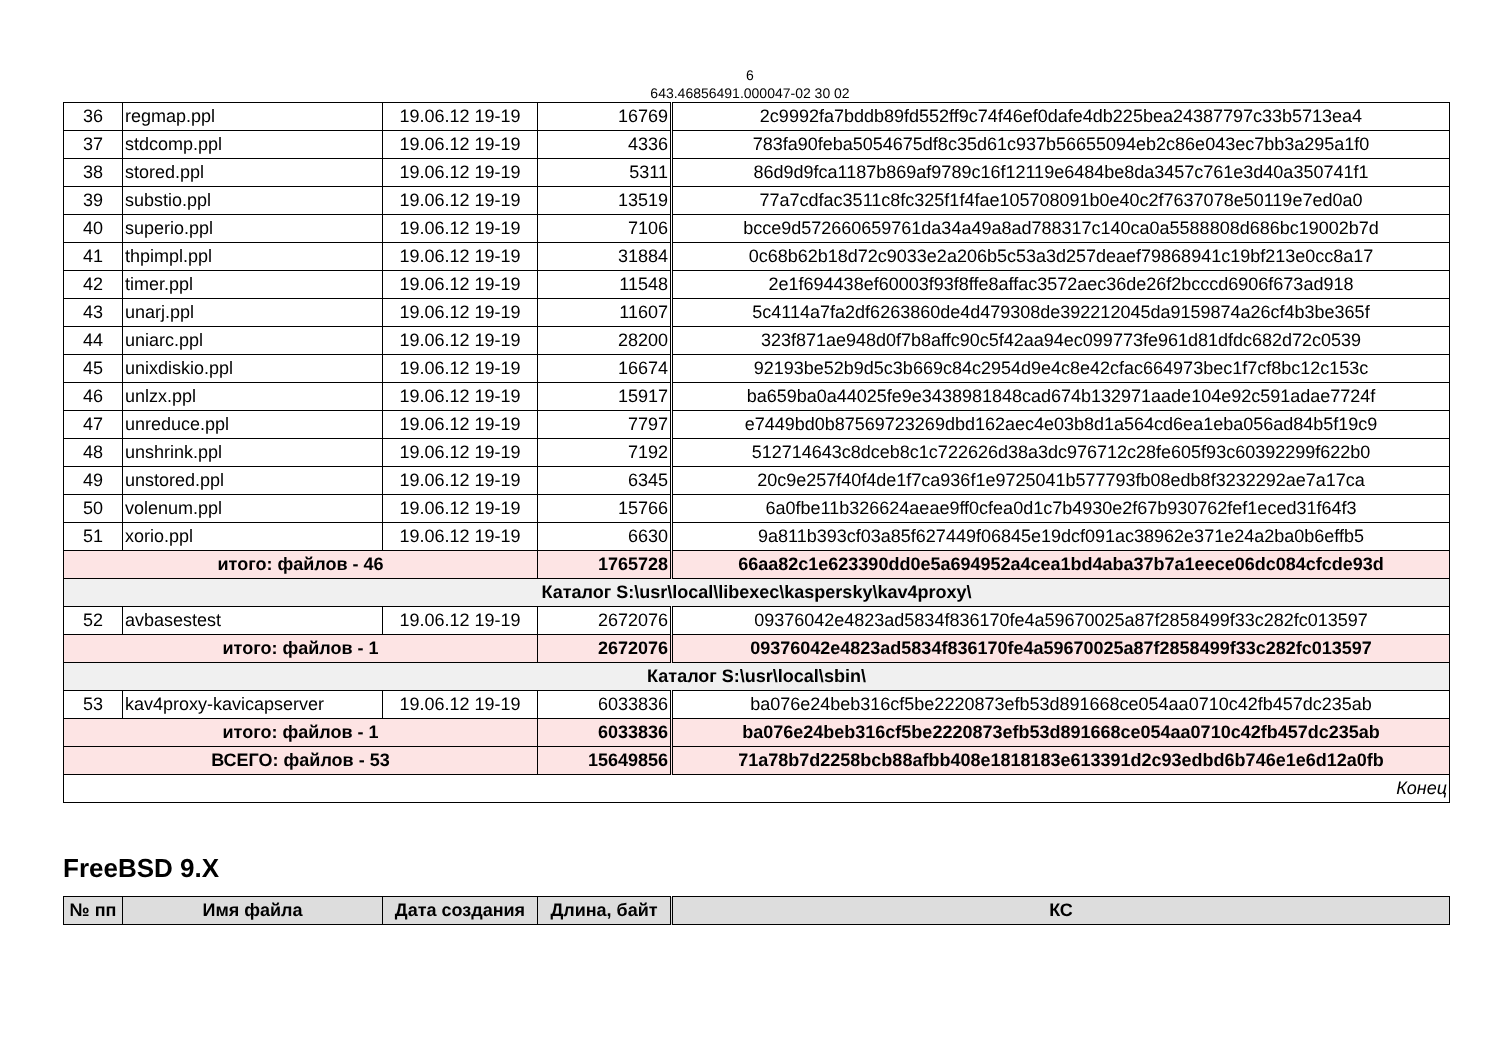6
643.46856491.000047-02 30 02
| 36 | regmap.ppl | 19.06.12 19-19 | 16769 | 2c9992fa7bddb89fd552ff9c74f46ef0dafe4db225bea24387797c33b5713ea4 |
| 37 | stdcomp.ppl | 19.06.12 19-19 | 4336 | 783fa90feba5054675df8c35d61c937b56655094eb2c86e043ec7bb3a295a1f0 |
| 38 | stored.ppl | 19.06.12 19-19 | 5311 | 86d9d9fca1187b869af9789c16f12119e6484be8da3457c761e3d40a350741f1 |
| 39 | substio.ppl | 19.06.12 19-19 | 13519 | 77a7cdfac3511c8fc325f1f4fae105708091b0e40c2f7637078e50119e7ed0a0 |
| 40 | superio.ppl | 19.06.12 19-19 | 7106 | bcce9d572660659761da34a49a8ad788317c140ca0a5588808d686bc19002b7d |
| 41 | thpimpl.ppl | 19.06.12 19-19 | 31884 | 0c68b62b18d72c9033e2a206b5c53a3d257deaef79868941c19bf213e0cc8a17 |
| 42 | timer.ppl | 19.06.12 19-19 | 11548 | 2e1f694438ef60003f93f8ffe8affac3572aec36de26f2bcccd6906f673ad918 |
| 43 | unarj.ppl | 19.06.12 19-19 | 11607 | 5c4114a7fa2df6263860de4d479308de392212045da9159874a26cf4b3be365f |
| 44 | uniarc.ppl | 19.06.12 19-19 | 28200 | 323f871ae948d0f7b8affc90c5f42aa94ec099773fe961d81dfdc682d72c0539 |
| 45 | unixdiskio.ppl | 19.06.12 19-19 | 16674 | 92193be52b9d5c3b669c84c2954d9e4c8e42cfac664973bec1f7cf8bc12c153c |
| 46 | unlzx.ppl | 19.06.12 19-19 | 15917 | ba659ba0a44025fe9e3438981848cad674b132971aade104e92c591adae7724f |
| 47 | unreduce.ppl | 19.06.12 19-19 | 7797 | e7449bd0b87569723269dbd162aec4e03b8d1a564cd6ea1eba056ad84b5f19c9 |
| 48 | unshrink.ppl | 19.06.12 19-19 | 7192 | 512714643c8dceb8c1c722626d38a3dc976712c28fe605f93c60392299f622b0 |
| 49 | unstored.ppl | 19.06.12 19-19 | 6345 | 20c9e257f40f4de1f7ca936f1e9725041b577793fb08edb8f3232292ae7a17ca |
| 50 | volenum.ppl | 19.06.12 19-19 | 15766 | 6a0fbe11b326624aeae9ff0cfea0d1c7b4930e2f67b930762fef1eced31f64f3 |
| 51 | xorio.ppl | 19.06.12 19-19 | 6630 | 9a811b393cf03a85f627449f06845e19dcf091ac38962e371e24a2ba0b6effb5 |
| итого: файлов - 46 | | | 1765728 | 66aa82c1e623390dd0e5a694952a4cea1bd4aba37b7a1eece06dc084cfcde93d |
| Каталог S:\usr\local\libexec\kaspersky\kav4proxy\ | | | | |
| 52 | avbasestest | 19.06.12 19-19 | 2672076 | 09376042e4823ad5834f836170fe4a59670025a87f2858499f33c282fc013597 |
| итого: файлов - 1 | | | 2672076 | 09376042e4823ad5834f836170fe4a59670025a87f2858499f33c282fc013597 |
| Каталог S:\usr\local\sbin\ | | | | |
| 53 | kav4proxy-kavicapserver | 19.06.12 19-19 | 6033836 | ba076e24beb316cf5be2220873efb53d891668ce054aa0710c42fb457dc235ab |
| итого: файлов - 1 | | | 6033836 | ba076e24beb316cf5be2220873efb53d891668ce054aa0710c42fb457dc235ab |
| ВСЕГО: файлов - 53 | | | 15649856 | 71a78b7d2258bcb88afbb408e1818183e613391d2c93edbd6b746e1e6d12a0fb |
| Конец | | | | |
FreeBSD 9.X
| № пп | Имя файла | Дата создания | Длина, байт | КС |
| --- | --- | --- | --- | --- |